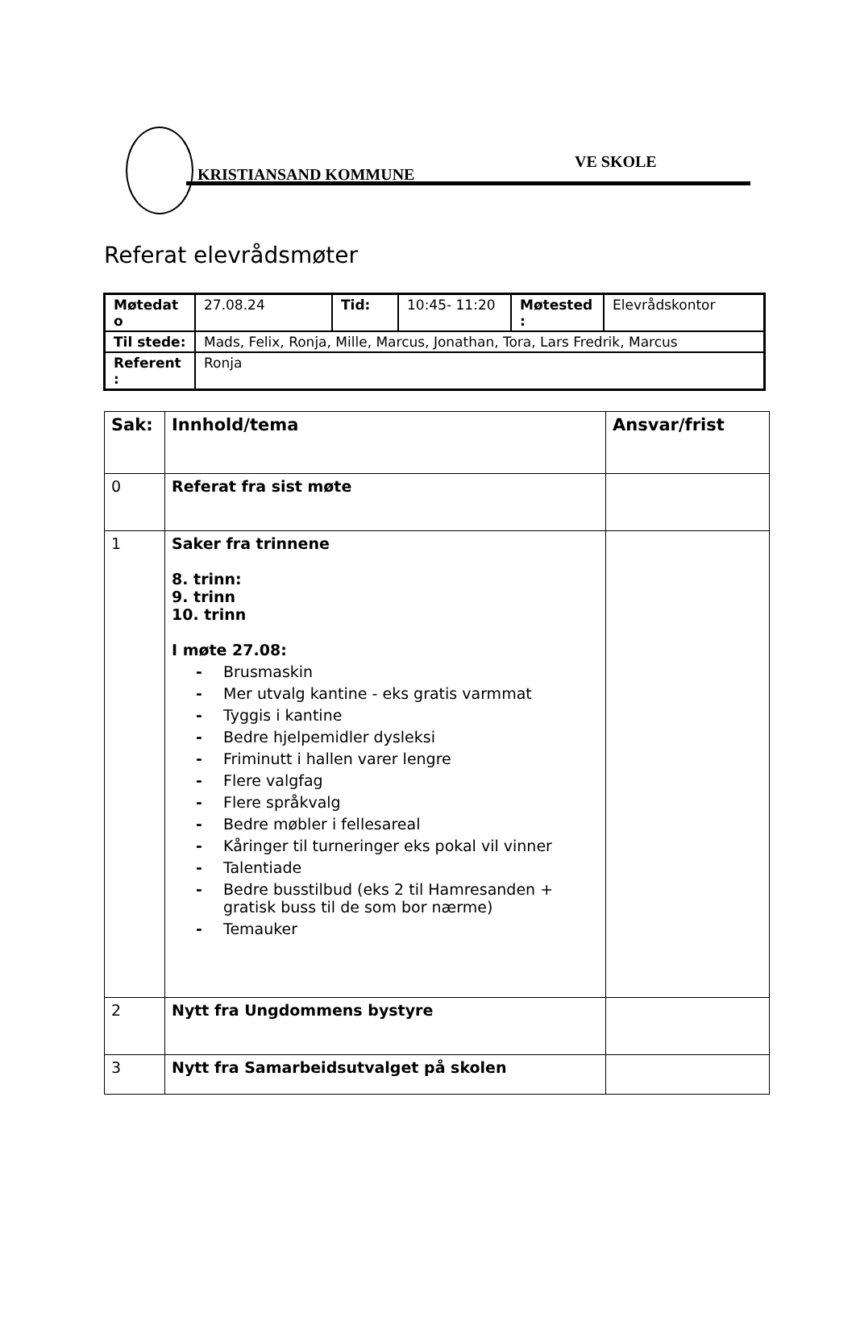KRISTIANSAND KOMMUNE
VE SKOLE
Referat elevrådsmøter
| Møtedat o | 27.08.24 | Tid: | 10:45- 11:20 | Møtested : | Elevrådskontor |
| Til stede: | Mads, Felix, Ronja, Mille, Marcus, Jonathan, Tora, Lars Fredrik, Marcus | | | | |
| Referent : | Ronja | | | | |
| Sak: | Innhold/tema | Ansvar/frist |
| --- | --- | --- |
| 0 | Referat fra sist møte | |
| 1 | Saker fra trinnene 8. trinn: 9. trinn 10. trinn I møte 27.08: - Brusmaskin - Mer utvalg kantine - eks gratis varmmat - Tyggis i kantine - Bedre hjelpemidler dysleksi - Friminutt i hallen varer lengre - Flere valgfag - Flere språkvalg - Bedre møbler i fellesareal - Kåringer til turneringer eks pokal vil vinner - Talentiade - Bedre busstilbud (eks 2 til Hamresanden + gratisk buss til de som bor nærme) - Temauker | |
| 2 | Nytt fra Ungdommens bystyre | |
| 3 | Nytt fra Samarbeidsutvalget på skolen | |